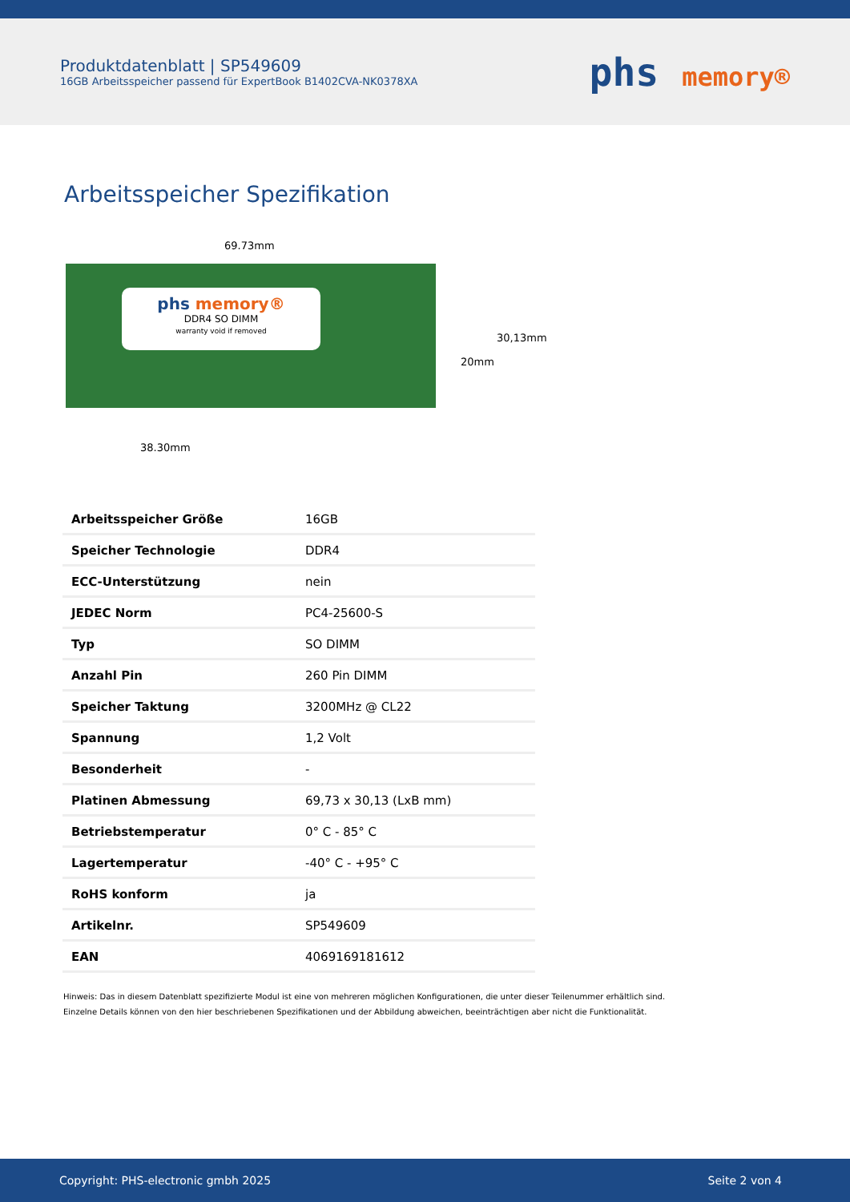Produktdatenblatt | SP549609
16GB Arbeitsspeicher passend für ExpertBook B1402CVA-NK0378XA
phs memory®
Arbeitsspeicher Spezifikation
69.73mm
phs memory®
DDR4 SO DIMM
warranty void if removed
30,13mm
20mm
38.30mm
| Arbeitsspeicher Größe | 16GB |
| Speicher Technologie | DDR4 |
| ECC-Unterstützung | nein |
| JEDEC Norm | PC4-25600-S |
| Typ | SO DIMM |
| Anzahl Pin | 260 Pin DIMM |
| Speicher Taktung | 3200MHz @ CL22 |
| Spannung | 1,2 Volt |
| Besonderheit | - |
| Platinen Abmessung | 69,73 x 30,13 (LxB mm) |
| Betriebstemperatur | 0° C - 85° C |
| Lagertemperatur | -40° C - +95° C |
| RoHS konform | ja |
| Artikelnr. | SP549609 |
| EAN | 4069169181612 |
Hinweis: Das in diesem Datenblatt spezifizierte Modul ist eine von mehreren möglichen Konfigurationen, die unter dieser Teilenummer erhältlich sind.
Einzelne Details können von den hier beschriebenen Spezifikationen und der Abbildung abweichen, beeinträchtigen aber nicht die Funktionalität.
Copyright: PHS-electronic gmbh 2025 Seite 2 von 4